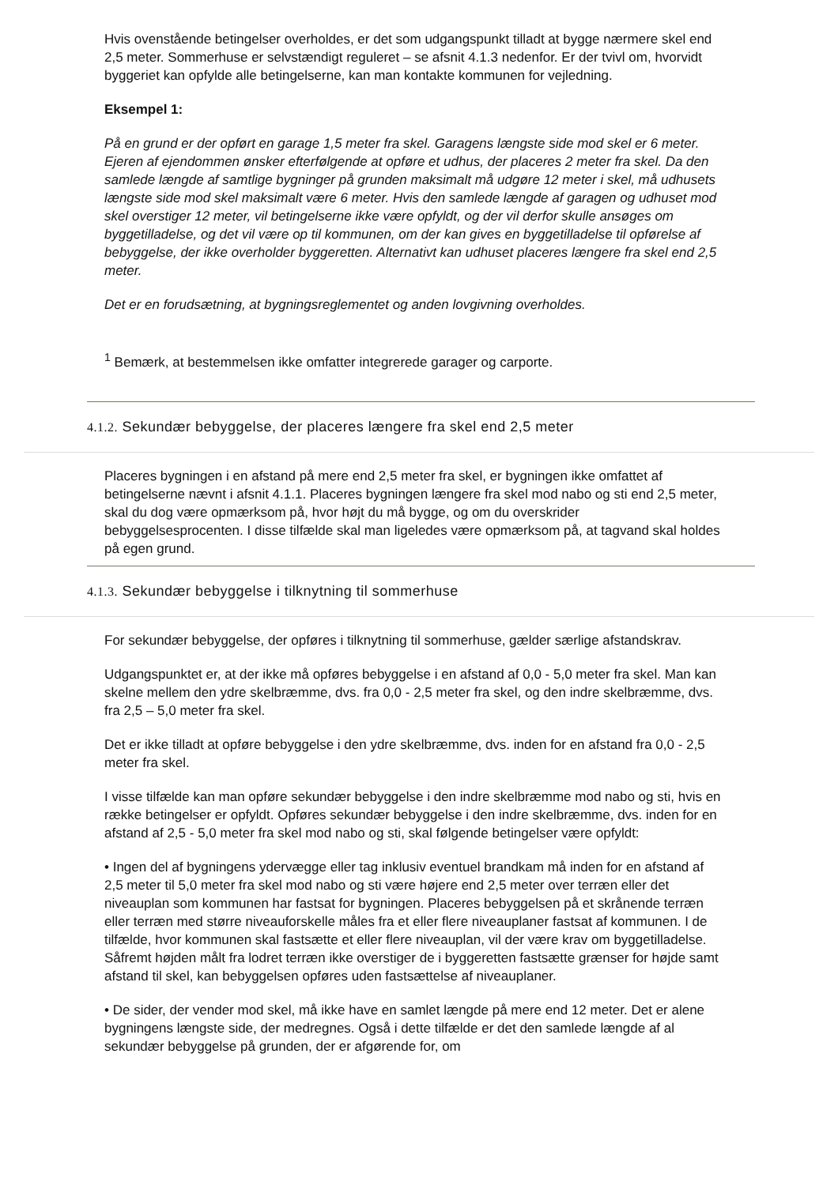Hvis ovenstående betingelser overholdes, er det som udgangspunkt tilladt at bygge nærmere skel end 2,5 meter. Sommerhuse er selvstændigt reguleret – se afsnit 4.1.3 nedenfor. Er der tvivl om, hvorvidt byggeriet kan opfylde alle betingelserne, kan man kontakte kommunen for vejledning.
Eksempel 1:
På en grund er der opført en garage 1,5 meter fra skel. Garagens længste side mod skel er 6 meter. Ejeren af ejendommen ønsker efterfølgende at opføre et udhus, der placeres 2 meter fra skel. Da den samlede længde af samtlige bygninger på grunden maksimalt må udgøre 12 meter i skel, må udhusets længste side mod skel maksimalt være 6 meter. Hvis den samlede længde af garagen og udhuset mod skel overstiger 12 meter, vil betingelserne ikke være opfyldt, og der vil derfor skulle ansøges om byggetilladelse, og det vil være op til kommunen, om der kan gives en byggetilladelse til opførelse af bebyggelse, der ikke overholder byggeretten. Alternativt kan udhuset placeres længere fra skel end 2,5 meter.
Det er en forudsætning, at bygningsreglementet og anden lovgivning overholdes.
<sup>1</sup> Bemærk, at bestemmelsen ikke omfatter integrerede garager og carporte.
4.1.2. Sekundær bebyggelse, der placeres længere fra skel end 2,5 meter
Placeres bygningen i en afstand på mere end 2,5 meter fra skel, er bygningen ikke omfattet af betingelserne nævnt i afsnit 4.1.1. Placeres bygningen længere fra skel mod nabo og sti end 2,5 meter, skal du dog være opmærksom på, hvor højt du må bygge, og om du overskrider bebyggelsesprocenten. I disse tilfælde skal man ligeledes være opmærksom på, at tagvand skal holdes på egen grund.
4.1.3. Sekundær bebyggelse i tilknytning til sommerhuse
For sekundær bebyggelse, der opføres i tilknytning til sommerhuse, gælder særlige afstandskrav.
Udgangspunktet er, at der ikke må opføres bebyggelse i en afstand af 0,0 - 5,0 meter fra skel. Man kan skelne mellem den ydre skelbræmme, dvs. fra 0,0 - 2,5 meter fra skel, og den indre skelbræmme, dvs. fra 2,5 – 5,0 meter fra skel.
Det er ikke tilladt at opføre bebyggelse i den ydre skelbræmme, dvs. inden for en afstand fra 0,0 - 2,5 meter fra skel.
I visse tilfælde kan man opføre sekundær bebyggelse i den indre skelbræmme mod nabo og sti, hvis en række betingelser er opfyldt. Opføres sekundær bebyggelse i den indre skelbræmme, dvs. inden for en afstand af 2,5 - 5,0 meter fra skel mod nabo og sti, skal følgende betingelser være opfyldt:
• Ingen del af bygningens ydervægge eller tag inklusiv eventuel brandkam må inden for en afstand af 2,5 meter til 5,0 meter fra skel mod nabo og sti være højere end 2,5 meter over terræn eller det niveauplan som kommunen har fastsat for bygningen. Placeres bebyggelsen på et skrånende terræn eller terræn med større niveauforskelle måles fra et eller flere niveauplaner fastsat af kommunen. I de tilfælde, hvor kommunen skal fastsætte et eller flere niveauplan, vil der være krav om byggetilladelse. Såfremt højden målt fra lodret terræn ikke overstiger de i byggeretten fastsætte grænser for højde samt afstand til skel, kan bebyggelsen opføres uden fastsættelse af niveauplaner.
• De sider, der vender mod skel, må ikke have en samlet længde på mere end 12 meter. Det er alene bygningens længste side, der medregnes. Også i dette tilfælde er det den samlede længde af al sekundær bebyggelse på grunden, der er afgørende for, om